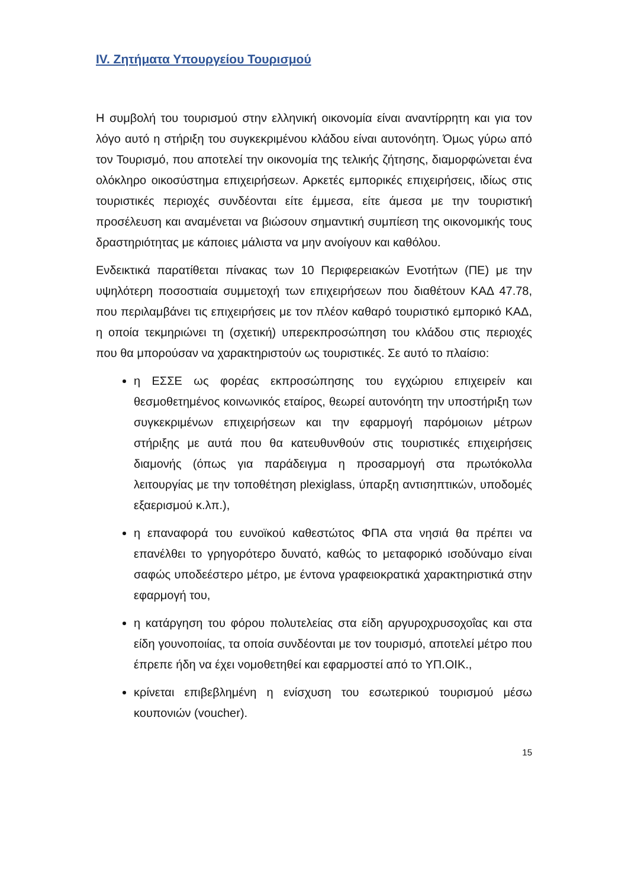IV. Ζητήματα Υπουργείου Τουρισμού
Η συμβολή του τουρισμού στην ελληνική οικονομία είναι αναντίρρητη και για τον λόγο αυτό η στήριξη του συγκεκριμένου κλάδου είναι αυτονόητη. Όμως γύρω από τον Τουρισμό, που αποτελεί την οικονομία της τελικής ζήτησης, διαμορφώνεται ένα ολόκληρο οικοσύστημα επιχειρήσεων. Αρκετές εμπορικές επιχειρήσεις, ιδίως στις τουριστικές περιοχές συνδέονται είτε έμμεσα, είτε άμεσα με την τουριστική προσέλευση και αναμένεται να βιώσουν σημαντική συμπίεση της οικονομικής τους δραστηριότητας με κάποιες μάλιστα να μην ανοίγουν και καθόλου.
Ενδεικτικά παρατίθεται πίνακας των 10 Περιφερειακών Ενοτήτων (ΠΕ) με την υψηλότερη ποσοστιαία συμμετοχή των επιχειρήσεων που διαθέτουν ΚΑΔ 47.78, που περιλαμβάνει τις επιχειρήσεις με τον πλέον καθαρό τουριστικό εμπορικό ΚΑΔ, η οποία τεκμηριώνει τη (σχετική) υπερεκπροσώπηση του κλάδου στις περιοχές που θα μπορούσαν να χαρακτηριστούν ως τουριστικές. Σε αυτό το πλαίσιο:
η ΕΣΣΕ ως φορέας εκπροσώπησης του εγχώριου επιχειρείν και θεσμοθετημένος κοινωνικός εταίρος, θεωρεί αυτονόητη την υποστήριξη των συγκεκριμένων επιχειρήσεων και την εφαρμογή παρόμοιων μέτρων στήριξης με αυτά που θα κατευθυνθούν στις τουριστικές επιχειρήσεις διαμονής (όπως για παράδειγμα η προσαρμογή στα πρωτόκολλα λειτουργίας με την τοποθέτηση plexiglass, ύπαρξη αντισηπτικών, υποδομές εξαερισμού κ.λπ.),
η επαναφορά του ευνοϊκού καθεστώτος ΦΠΑ στα νησιά θα πρέπει να επανέλθει το γρηγορότερο δυνατό, καθώς το μεταφορικό ισοδύναμο είναι σαφώς υποδεέστερο μέτρο, με έντονα γραφειοκρατικά χαρακτηριστικά στην εφαρμογή του,
η κατάργηση του φόρου πολυτελείας στα είδη αργυροχρυσοχοΐας και στα είδη γουνοποιίας, τα οποία συνδέονται με τον τουρισμό, αποτελεί μέτρο που έπρεπε ήδη να έχει νομοθετηθεί και εφαρμοστεί από το ΥΠ.ΟΙΚ.,
κρίνεται επιβεβλημένη η ενίσχυση του εσωτερικού τουρισμού μέσω κουπονιών (voucher).
15